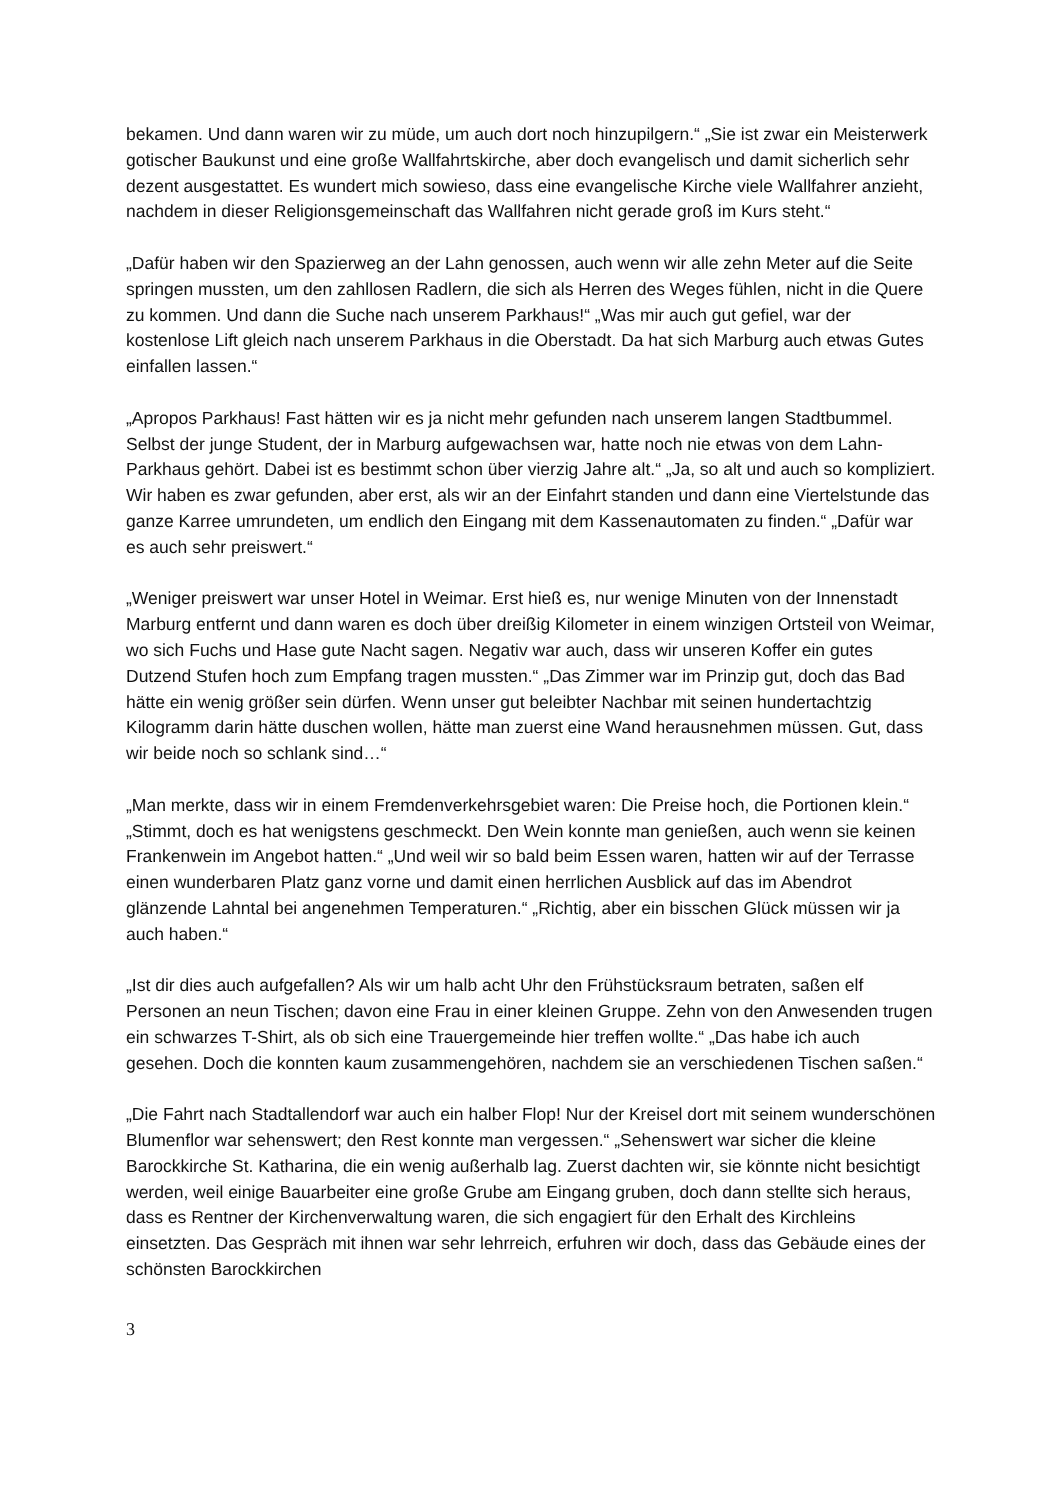bekamen. Und dann waren wir zu müde, um auch dort noch hinzupilgern.“ „Sie ist zwar ein Meisterwerk gotischer Baukunst und eine große Wallfahrtskirche, aber doch evangelisch und damit sicherlich sehr dezent ausgestattet. Es wundert mich sowieso, dass eine evangelische Kirche viele Wallfahrer anzieht, nachdem in dieser Religionsgemeinschaft das Wallfahren nicht gerade groß im Kurs steht.“
„Dafür haben wir den Spazierweg an der Lahn genossen, auch wenn wir alle zehn Meter auf die Seite springen mussten, um den zahllosen Radlern, die sich als Herren des Weges fühlen, nicht in die Quere zu kommen. Und dann die Suche nach unserem Parkhaus!“ „Was mir auch gut gefiel, war der kostenlose Lift gleich nach unserem Parkhaus in die Oberstadt. Da hat sich Marburg auch etwas Gutes einfallen lassen.“
„Apropos Parkhaus! Fast hätten wir es ja nicht mehr gefunden nach unserem langen Stadtbummel. Selbst der junge Student, der in Marburg aufgewachsen war, hatte noch nie etwas von dem Lahn-Parkhaus gehört. Dabei ist es bestimmt schon über vierzig Jahre alt.“ „Ja, so alt und auch so kompliziert. Wir haben es zwar gefunden, aber erst, als wir an der Einfahrt standen und dann eine Viertelstunde das ganze Karree umrundeten, um endlich den Eingang mit dem Kassenautomaten zu finden.“ „Dafür war es auch sehr preiswert.“
„Weniger preiswert war unser Hotel in Weimar. Erst hieß es, nur wenige Minuten von der Innenstadt Marburg entfernt und dann waren es doch über dreißig Kilometer in einem winzigen Ortsteil von Weimar, wo sich Fuchs und Hase gute Nacht sagen. Negativ war auch, dass wir unseren Koffer ein gutes Dutzend Stufen hoch zum Empfang tragen mussten.“ „Das Zimmer war im Prinzip gut, doch das Bad hätte ein wenig größer sein dürfen. Wenn unser gut beleibter Nachbar mit seinen hundertachtzig Kilogramm darin hätte duschen wollen, hätte man zuerst eine Wand herausnehmen müssen. Gut, dass wir beide noch so schlank sind…“
„Man merkte, dass wir in einem Fremdenverkehrsgebiet waren: Die Preise hoch, die Portionen klein.“ „Stimmt, doch es hat wenigstens geschmeckt. Den Wein konnte man genießen, auch wenn sie keinen Frankenwein im Angebot hatten.“ „Und weil wir so bald beim Essen waren, hatten wir auf der Terrasse einen wunderbaren Platz ganz vorne und damit einen herrlichen Ausblick auf das im Abendrot glänzende Lahntal bei angenehmen Temperaturen.“ „Richtig, aber ein bisschen Glück müssen wir ja auch haben.“
„Ist dir dies auch aufgefallen? Als wir um halb acht Uhr den Frühstücksraum betraten, saßen elf Personen an neun Tischen; davon eine Frau in einer kleinen Gruppe. Zehn von den Anwesenden trugen ein schwarzes T-Shirt, als ob sich eine Trauergemeinde hier treffen wollte.“ „Das habe ich auch gesehen. Doch die konnten kaum zusammengehören, nachdem sie an verschiedenen Tischen saßen.“
„Die Fahrt nach Stadtallendorf war auch ein halber Flop! Nur der Kreisel dort mit seinem wunderschönen Blumenflor war sehenswert; den Rest konnte man vergessen.“ „Sehenswert war sicher die kleine Barockkirche St. Katharina, die ein wenig außerhalb lag. Zuerst dachten wir, sie könnte nicht besichtigt werden, weil einige Bauarbeiter eine große Grube am Eingang gruben, doch dann stellte sich heraus, dass es Rentner der Kirchenverwaltung waren, die sich engagiert für den Erhalt des Kirchleins einsetzten. Das Gespräch mit ihnen war sehr lehrreich, erfuhren wir doch, dass das Gebäude eines der schönsten Barockkirchen
3